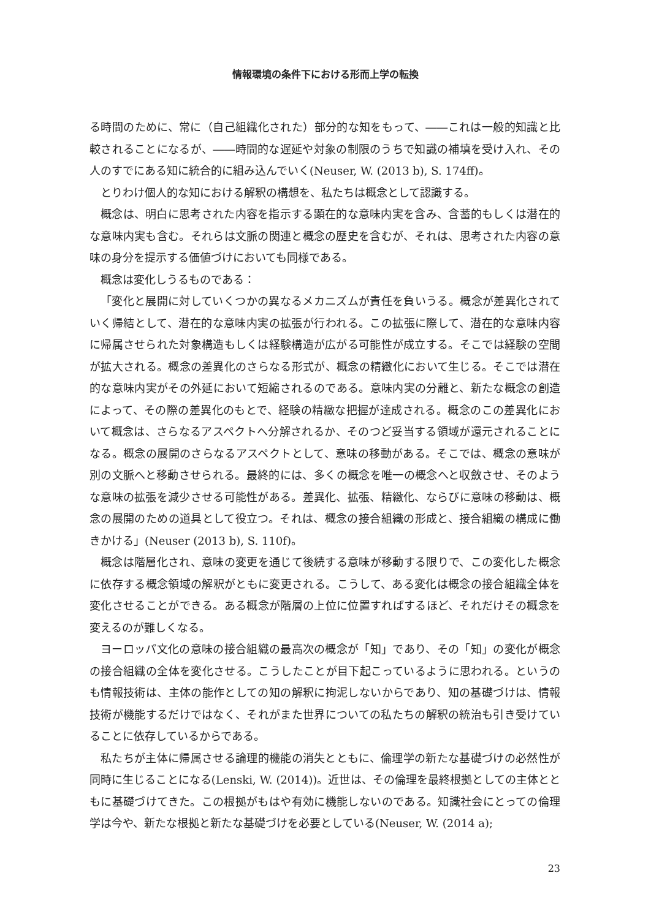情報環境の条件下における形而上学の転換
る時間のために、常に（自己組織化された）部分的な知をもって、――これは一般的知識と比較されることになるが、――時間的な遅延や対象の制限のうちで知識の補填を受け入れ、その人のすでにある知に統合的に組み込んでいく(Neuser, W. (2013 b), S. 174ff)。
とりわけ個人的な知における解釈の構想を、私たちは概念として認識する。
概念は、明白に思考された内容を指示する顕在的な意味内実を含み、含蓄的もしくは潜在的な意味内実も含む。それらは文脈の関連と概念の歴史を含むが、それは、思考された内容の意味の身分を提示する価値づけにおいても同様である。
概念は変化しうるものである：
「変化と展開に対していくつかの異なるメカニズムが責任を負いうる。概念が差異化されていく帰結として、潜在的な意味内実の拡張が行われる。この拡張に際して、潜在的な意味内容に帰属させられた対象構造もしくは経験構造が広がる可能性が成立する。そこでは経験の空間が拡大される。概念の差異化のさらなる形式が、概念の精緻化において生じる。そこでは潜在的な意味内実がその外延において短縮されるのである。意味内実の分離と、新たな概念の創造によって、その際の差異化のもとで、経験の精緻な把握が達成される。概念のこの差異化において概念は、さらなるアスペクトへ分解されるか、そのつど妥当する領域が還元されることになる。概念の展開のさらなるアスペクトとして、意味の移動がある。そこでは、概念の意味が別の文脈へと移動させられる。最終的には、多くの概念を唯一の概念へと収斂させ、そのような意味の拡張を減少させる可能性がある。差異化、拡張、精緻化、ならびに意味の移動は、概念の展開のための道具として役立つ。それは、概念の接合組織の形成と、接合組織の構成に働きかける」(Neuser (2013 b), S. 110f)。
概念は階層化され、意味の変更を通じて後続する意味が移動する限りで、この変化した概念に依存する概念領域の解釈がともに変更される。こうして、ある変化は概念の接合組織全体を変化させることができる。ある概念が階層の上位に位置すればするほど、それだけその概念を変えるのが難しくなる。
ヨーロッパ文化の意味の接合組織の最高次の概念が「知」であり、その「知」の変化が概念の接合組織の全体を変化させる。こうしたことが目下起こっているように思われる。というのも情報技術は、主体の能作としての知の解釈に拘泥しないからであり、知の基礎づけは、情報技術が機能するだけではなく、それがまた世界についての私たちの解釈の統治も引き受けていることに依存しているからである。
私たちが主体に帰属させる論理的機能の消失とともに、倫理学の新たな基礎づけの必然性が同時に生じることになる(Lenski, W. (2014))。近世は、その倫理を最終根拠としての主体とともに基礎づけてきた。この根拠がもはや有効に機能しないのである。知識社会にとっての倫理学は今や、新たな根拠と新たな基礎づけを必要としている(Neuser, W. (2014 a);
23